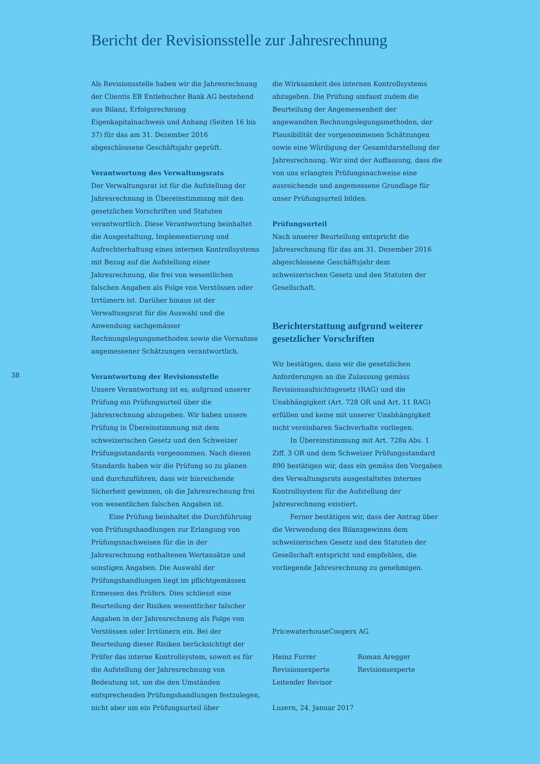Bericht der Revisionsstelle zur Jahresrechnung
38
Als Revisionsstelle haben wir die Jahresrechnung der Clientis EB Entlebucher Bank AG bestehend aus Bilanz, Erfolgsrechnung Eigenkapitalnachweis und Anhang (Seiten 16 bis 37) für das am 31. Dezember 2016 abgeschlossene Geschäftsjahr geprüft.
Verantwortung des Verwaltungsrats
Der Verwaltungsrat ist für die Aufstellung der Jahresrechnung in Übereinstimmung mit den gesetzlichen Vorschriften und Statuten verantwortlich. Diese Verantwortung beinhaltet die Ausgestaltung, Implementierung und Aufrechterhaltung eines internen Kontrollsystems mit Bezug auf die Aufstellung einer Jahresrechnung, die frei von wesentlichen falschen Angaben als Folge von Verstössen oder Irrtümern ist. Darüber hinaus ist der Verwaltungsrat für die Auswahl und die Anwendung sachgemässer Rechnungslegungsmethoden sowie die Vornahme angemessener Schätzungen verantwortlich.
Verantwortung der Revisionsstelle
Unsere Verantwortung ist es, aufgrund unserer Prüfung ein Prüfungsurteil über die Jahresrechnung abzugeben. Wir haben unsere Prüfung in Übereinstimmung mit dem schweizerischen Gesetz und den Schweizer Prüfungsstandards vorgenommen. Nach diesen Standards haben wir die Prüfung so zu planen und durchzuführen, dass wir hinreichende Sicherheit gewinnen, ob die Jahresrechnung frei von wesentlichen falschen Angaben ist.
Eine Prüfung beinhaltet die Durchführung von Prüfungshandlungen zur Erlangung von Prüfungsnachweisen für die in der Jahresrechnung enthaltenen Wertansätze und sonstigen Angaben. Die Auswahl der Prüfungshandlungen liegt im pflichtgemässen Ermessen des Prüfers. Dies schliesst eine Beurteilung der Risiken wesentlicher falscher Angaben in der Jahresrechnung als Folge von Verstössen oder Irrtümern ein. Bei der Beurteilung dieser Risiken berücksichtigt der Prüfer das interne Kontrollsystem, soweit es für die Aufstellung der Jahresrechnung von Bedeutung ist, um die den Umständen entsprechenden Prüfungshandlungen festzulegen, nicht aber um ein Prüfungsurteil über
die Wirksamkeit des internen Kontrollsystems abzugeben. Die Prüfung umfasst zudem die Beurteilung der Angemessenheit der angewandten Rechnungslegungsmethoden, der Plausibilität der vorgenommenen Schätzungen sowie eine Würdigung der Gesamtdarstellung der Jahresrechnung. Wir sind der Auffassung, dass die von uns erlangten Prüfungsnachweise eine ausreichende und angemessene Grundlage für unser Prüfungsurteil bilden.
Prüfungsurteil
Nach unserer Beurteilung entspricht die Jahresrechnung für das am 31. Dezember 2016 abgeschlossene Geschäftsjahr dem schweizerischen Gesetz und den Statuten der Gesellschaft.
Berichterstattung aufgrund weiterer gesetzlicher Vorschriften
Wir bestätigen, dass wir die gesetzlichen Anforderungen an die Zulassung gemäss Revisionsaufsichtsgesetz (RAG) und die Unabhängigkeit (Art. 728 OR und Art. 11 RAG) erfüllen und keine mit unserer Unabhängigkeit nicht vereinbaren Sachverhalte vorliegen.
In Übereinstimmung mit Art. 728a Abs. 1 Ziff. 3 OR und dem Schweizer Prüfungsstandard 890 bestätigen wir, dass ein gemäss den Vorgaben des Verwaltungsrats ausgestaltetes internes Kontrollsystem für die Aufstellung der Jahresrechnung existiert.
Ferner bestätigen wir, dass der Antrag über die Verwendung des Bilanzgewinns dem schweizerischen Gesetz und den Statuten der Gesellschaft entspricht und empfehlen, die vorliegende Jahresrechnung zu genehmigen.
PricewaterhouseCoopers AG
Heinz Furrer
Revisionsexperte
Leitender Revisor
Roman Aregger
Revisionsexperte
Luzern, 24. Januar 2017